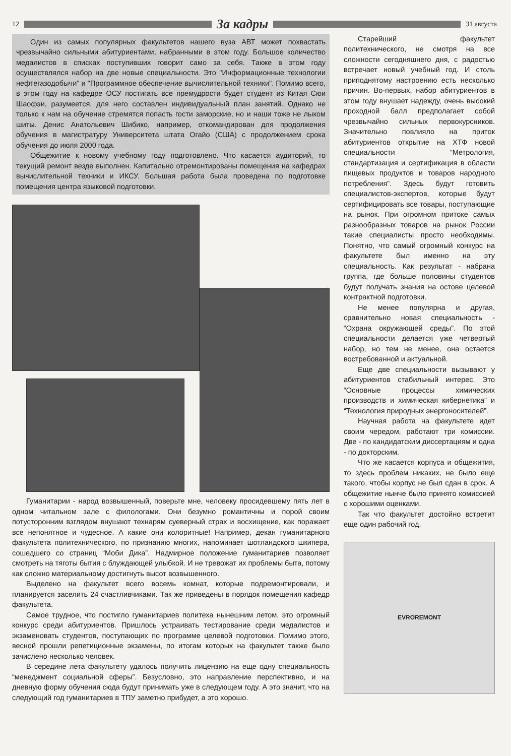12
За кадры
31 августа
Один из самых популярных факультетов нашего вуза АВТ может похвастать чрезвычайно сильными абитуриентами, набранными в этом году. Большое количество медалистов в списках поступивших говорит само за себя. Также в этом году осуществлялся набор на две новые специальности. Это "Информационные технологии нефтегазодобычи" и "Программное обеспечение вычислительной техники". Помимо всего, в этом году на кафедре ОСУ постигать все премудрости будет студент из Китая Сюи Шаофэи, разумеется, для него составлен индивидуальный план занятий. Однако не только к нам на обучение стремятся попасть гости заморские, но и наши тоже не лыком шиты. Денис Анатольевич Шибико, например, откомандирован для продолжения обучения в магистратуру Университета штата Огайо (США) с продолжением срока обучения до июля 2000 года.
Общежитие к новому учебному году подготовлено. Что касается аудиторий, то текущий ремонт везде выполнен. Капитально отремонтированы помещения на кафедрах вычислительной техники и ИКСУ. Большая работа была проведена по подготовке помещения центра языковой подготовки.
Гуманитарии - народ возвышенный, поверьте мне, человеку просидевшему пять лет в одном читальном зале с филологами. Они безумно романтичны и порой своим потусторонним взглядом внушают технарям суеверный страх и восхищение, как поражает все непонятное и чудесное. А какие они колоритные! Например, декан гуманитарного факультета политехнического, по признанию многих, напоминает шотландского шкипера, сошедшего со страниц “Моби Дика”. Надмирное положение гуманитариев позволяет смотреть на тяготы бытия с блуждающей улыбкой. И не тревожат их проблемы быта, потому как сложно материальному достигнуть высот возвышенного.
Выделено на факультет всего восемь комнат, которые подремонтировали, и планируется заселить 24 счастливчиками. Так же приведены в порядок помещения кафедр факультета.
Самое трудное, что постигло гуманитариев политеха нынешним летом, это огромный конкурс среди абитуриентов. Пришлось устраивать тестирование среди медалистов и экзаменовать студентов, поступающих по программе целевой подготовки. Помимо этого, весной прошли репетиционные экзамены, по итогам которых на факультет также было зачислено несколько человек.
В середине лета факультету удалось получить лицензию на еще одну специальность “менеджмент социальной сферы”. Безусловно, это направление перспективно, и на дневную форму обучения сюда будут принимать уже в следующем году. А это значит, что на следующий год гуманитариев в ТПУ заметно прибудет, а это хорошо.
Старейший факультет политехнического, не смотря на все сложности сегодняшнего дня, с радостью встречает новый учебный год. И столь приподнятому настроению есть несколько причин. Во-первых, набор абитуриентов в этом году внушает надежду, очень высокий проходной балл предполагает собой чрезвычайно сильных первокурсников. Значительно повлияло на приток абитуриентов открытие на ХТФ новой специальности “Метрология, стандартизация и сертификация в области пищевых продуктов и товаров народного потребления”. Здесь будут готовить специалистов-экспертов, которые будут сертифицировать все товары, поступающие на рынок. При огромном притоке самых разнообразных товаров на рынок России такие специалисты просто необходимы. Понятно, что самый огромный конкурс на факультете был именно на эту специальность. Как результат - набрана группа, где больше половины студентов будут получать знания на остове целевой контрактной подготовки.
Не менее популярна и другая, сравнительно новая специальность - “Охрана окружающей среды”. По этой специальности делается уже четвертый набор, но тем не менее, она остается востребованной и актуальной.
Еще две специальности вызывают у абитуриентов стабильный интерес. Это “Основные процессы химических производств и химическая кибернетика” и “Технология природных энергоносителей”.
Научная работа на факультете идет своим чередом, работают три комиссии. Две - по кандидатским диссертациям и одна - по докторским.
Что же касается корпуса и общежития, то здесь проблем никаких, не было еще такого, чтобы корпус не был сдан в срок. А общежитие нынче было принято комиссией с хорошими оценками.
Так что факультет достойно встретит еще один рабочий год.
EVROREMONT